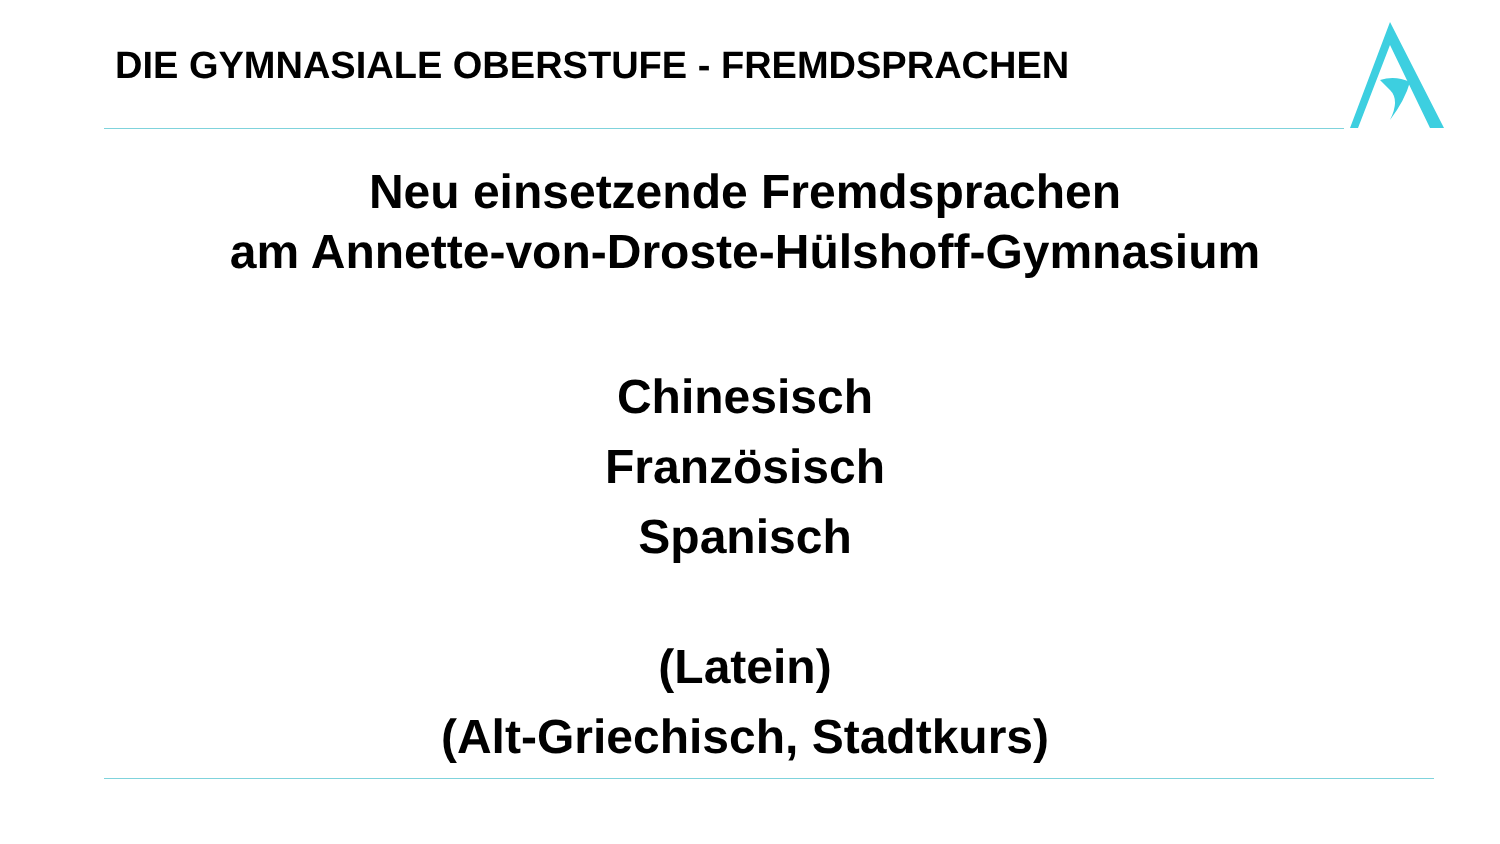DIE GYMNASIALE OBERSTUFE - FREMDSPRACHEN
Neu einsetzende Fremdsprachen
am Annette-von-Droste-Hülshoff-Gymnasium
Chinesisch
Französisch
Spanisch
(Latein)
(Alt-Griechisch, Stadtkurs)